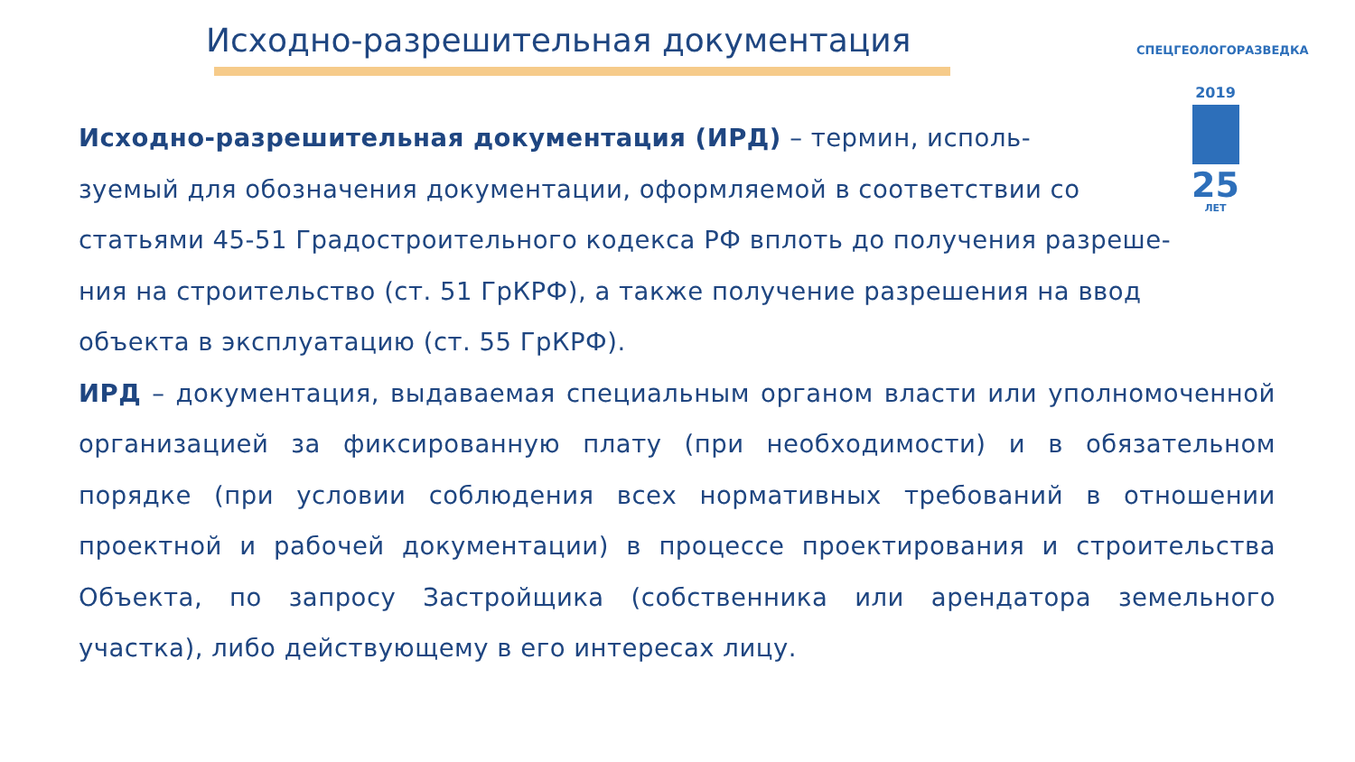Исходно-разрешительная документация
СПЕЦГЕОЛОГОРАЗВЕДКА
2019
25
ЛЕТ
Исходно-разрешительная документация (ИРД) – термин, исполь-
зуемый для обозначения документации, оформляемой в соответствии со
статьями 45-51 Градостроительного кодекса РФ вплоть до получения разреше-
ния на строительство (ст. 51 ГрКРФ), а также получение разрешения на ввод
объекта в эксплуатацию (ст. 55 ГрКРФ).
ИРД – документация, выдаваемая специальным органом власти или уполномоченной организацией за фиксированную плату (при необходимости) и в обязательном порядке (при условии соблюдения всех нормативных требований в отношении проектной и рабочей документации) в процессе проектирования и строительства Объекта, по запросу Застройщика (собственника или арендатора земельного участка), либо действующему в его интересах лицу.